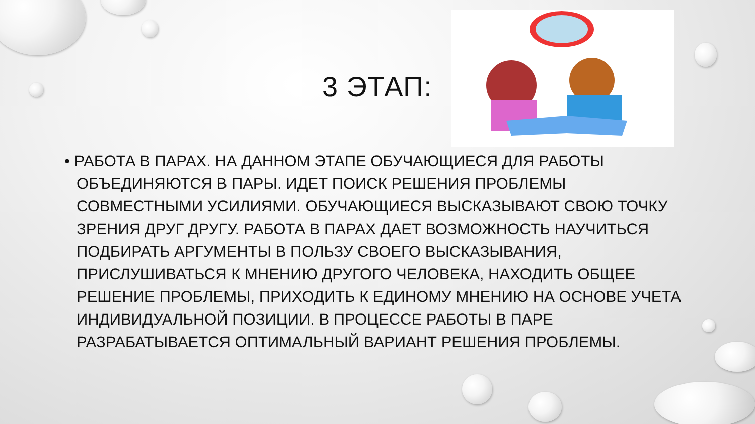3 ЭТАП:
• РАБОТА В ПАРАХ. НА ДАННОМ ЭТАПЕ ОБУЧАЮЩИЕСЯ ДЛЯ РАБОТЫ ОБЪЕДИНЯЮТСЯ В ПАРЫ. ИДЕТ ПОИСК РЕШЕНИЯ ПРОБЛЕМЫ СОВМЕСТНЫМИ УСИЛИЯМИ. ОБУЧАЮЩИЕСЯ ВЫСКАЗЫВАЮТ СВОЮ ТОЧКУ ЗРЕНИЯ ДРУГ ДРУГУ. РАБОТА В ПАРАХ ДАЕТ ВОЗМОЖНОСТЬ НАУЧИТЬСЯ ПОДБИРАТЬ АРГУМЕНТЫ В ПОЛЬЗУ СВОЕГО ВЫСКАЗЫВАНИЯ, ПРИСЛУШИВАТЬСЯ К МНЕНИЮ ДРУГОГО ЧЕЛОВЕКА, НАХОДИТЬ ОБЩЕЕ РЕШЕНИЕ ПРОБЛЕМЫ, ПРИХОДИТЬ К ЕДИНОМУ МНЕНИЮ НА ОСНОВЕ УЧЕТА ИНДИВИДУАЛЬНОЙ ПОЗИЦИИ. В ПРОЦЕССЕ РАБОТЫ В ПАРЕ РАЗРАБАТЫВАЕТСЯ ОПТИМАЛЬНЫЙ ВАРИАНТ РЕШЕНИЯ ПРОБЛЕМЫ.